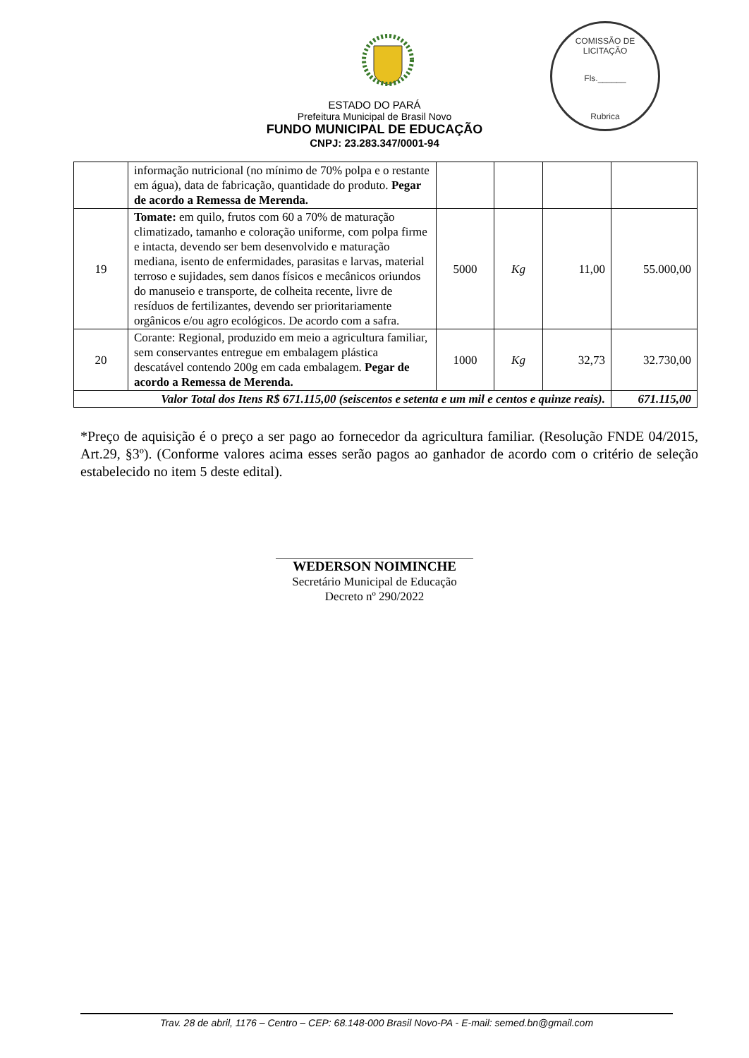COMISSÃO DE LICITAÇÃO
Fls.______
Rubrica
ESTADO DO PARÁ
Prefeitura Municipal de Brasil Novo
FUNDO MUNICIPAL DE EDUCAÇÃO
CNPJ: 23.283.347/0001-94
| | informação nutricional (no mínimo de 70% polpa e o restante em água), data de fabricação, quantidade do produto. Pegar de acordo a Remessa de Merenda. | | | | |
| 19 | Tomate: em quilo, frutos com 60 a 70% de maturação climatizado, tamanho e coloração uniforme, com polpa firme e intacta, devendo ser bem desenvolvido e maturação mediana, isento de enfermidades, parasitas e larvas, material terroso e sujidades, sem danos físicos e mecânicos oriundos do manuseio e transporte, de colheita recente, livre de resíduos de fertilizantes, devendo ser prioritariamente orgânicos e/ou agro ecológicos. De acordo com a safra. | 5000 | Kg | 11,00 | 55.000,00 |
| 20 | Corante: Regional, produzido em meio a agricultura familiar, sem conservantes entregue em embalagem plástica descatável contendo 200g em cada embalagem. Pegar de acordo a Remessa de Merenda. | 1000 | Kg | 32,73 | 32.730,00 |
| Valor Total dos Itens R$ 671.115,00 (seiscentos e setenta e um mil e centos e quinze reais). | | | | | 671.115,00 |
*Preço de aquisição é o preço a ser pago ao fornecedor da agricultura familiar. (Resolução FNDE 04/2015, Art.29, §3º). (Conforme valores acima esses serão pagos ao ganhador de acordo com o critério de seleção estabelecido no item 5 deste edital).
WEDERSON NOIMINCHE
Secretário Municipal de Educação
Decreto nº 290/2022
Trav. 28 de abril, 1176 – Centro – CEP: 68.148-000 Brasil Novo-PA - E-mail: semed.bn@gmail.com